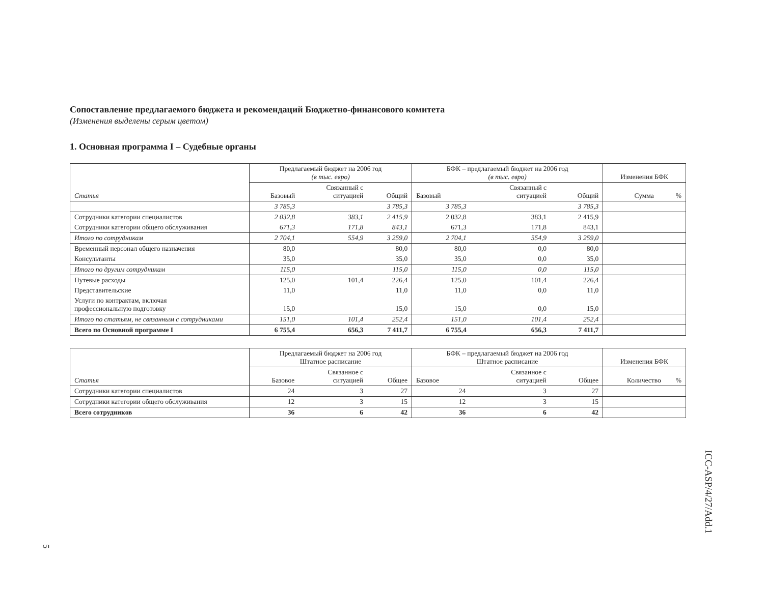Сопоставление предлагаемого бюджета и рекомендаций Бюджетно-финансового комитета
(Изменения выделены серым цветом)
1. Основная программа I – Судебные органы
| Статья | Предлагаемый бюджет на 2006 год (в тыс. евро) | | | БФК – предлагаемый бюджет на 2006 год (в тыс. евро) | | | Изменения БФК | |
| --- | --- | --- | --- | --- | --- | --- | --- | --- |
| | Базовый | Связанный с ситуацией | Общий | Базовый | Связанный с ситуацией | Общий | Сумма | % |
| | 3 785,3 | | 3 785,3 | 3 785,3 | | 3 785,3 | | |
| Сотрудники категории специалистов | 2 032,8 | 383,1 | 2 415,9 | 2 032,8 | 383,1 | 2 415,9 | | |
| Сотрудники категории общего обслуживания | 671,3 | 171,8 | 843,1 | 671,3 | 171,8 | 843,1 | | |
| Итого по сотрудникам | 2 704,1 | 554,9 | 3 259,0 | 2 704,1 | 554,9 | 3 259,0 | | |
| Временный персонал общего назначения | 80,0 | | 80,0 | 80,0 | 0,0 | 80,0 | | |
| Консультанты | 35,0 | | 35,0 | 35,0 | 0,0 | 35,0 | | |
| Итого по другим сотрудникам | 115,0 | | 115,0 | 115,0 | 0,0 | 115,0 | | |
| Путевые расходы | 125,0 | 101,4 | 226,4 | 125,0 | 101,4 | 226,4 | | |
| Представительские | 11,0 | | 11,0 | 11,0 | 0,0 | 11,0 | | |
| Услуги по контрактам, включая профессиональную подготовку | 15,0 | | 15,0 | 15,0 | 0,0 | 15,0 | | |
| Итого по статьям, не связанным с сотрудниками | 151,0 | 101,4 | 252,4 | 151,0 | 101,4 | 252,4 | | |
| Всего по Основной программе I | 6 755,4 | 656,3 | 7 411,7 | 6 755,4 | 656,3 | 7 411,7 | | |
| Статья | Предлагаемый бюджет на 2006 год Штатное расписание | | | БФК – предлагаемый бюджет на 2006 год Штатное расписание | | | Изменения БФК | |
| --- | --- | --- | --- | --- | --- | --- | --- | --- |
| | Базовое | Связанное с ситуацией | Общее | Базовое | Связанное с ситуацией | Общее | Количество | % |
| Сотрудники категории специалистов | 24 | 3 | 27 | 24 | 3 | 27 | | |
| Сотрудники категории общего обслуживания | 12 | 3 | 15 | 12 | 3 | 15 | | |
| Всего сотрудников | 36 | 6 | 42 | 36 | 6 | 42 | | |
ICC-ASP/4/27/Add.1
5